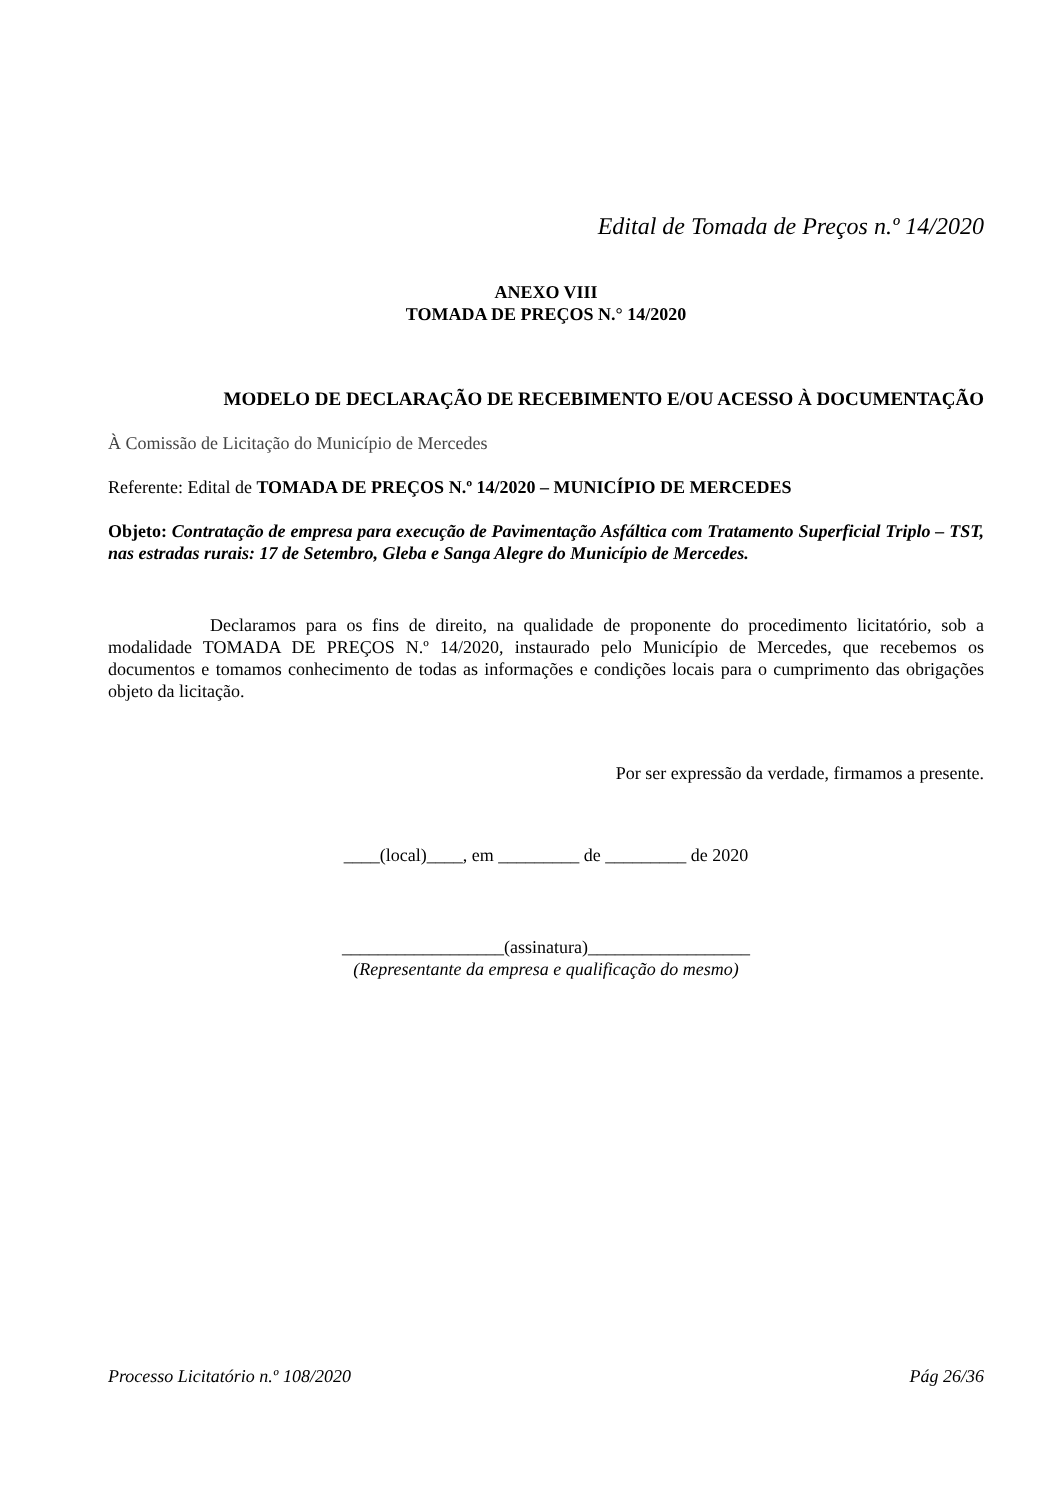Edital de Tomada de Preços n.º 14/2020
ANEXO VIII
TOMADA DE PREÇOS N.° 14/2020
MODELO DE DECLARAÇÃO DE RECEBIMENTO E/OU ACESSO À DOCUMENTAÇÃO
À Comissão de Licitação do Município de Mercedes
Referente: Edital de TOMADA DE PREÇOS N.º 14/2020 – MUNICÍPIO DE MERCEDES
Objeto: Contratação de empresa para execução de Pavimentação Asfáltica com Tratamento Superficial Triplo – TST, nas estradas rurais: 17 de Setembro, Gleba e Sanga Alegre do Município de Mercedes.
Declaramos para os fins de direito, na qualidade de proponente do procedimento licitatório, sob a modalidade TOMADA DE PREÇOS N.º 14/2020, instaurado pelo Município de Mercedes, que recebemos os documentos e tomamos conhecimento de todas as informações e condições locais para o cumprimento das obrigações objeto da licitação.
Por ser expressão da verdade, firmamos a presente.
____(local)____, em _________ de _________ de 2020
__________________(assinatura)__________________
(Representante da empresa e qualificação do mesmo)
Processo Licitatório n.º 108/2020 Pág 26/36